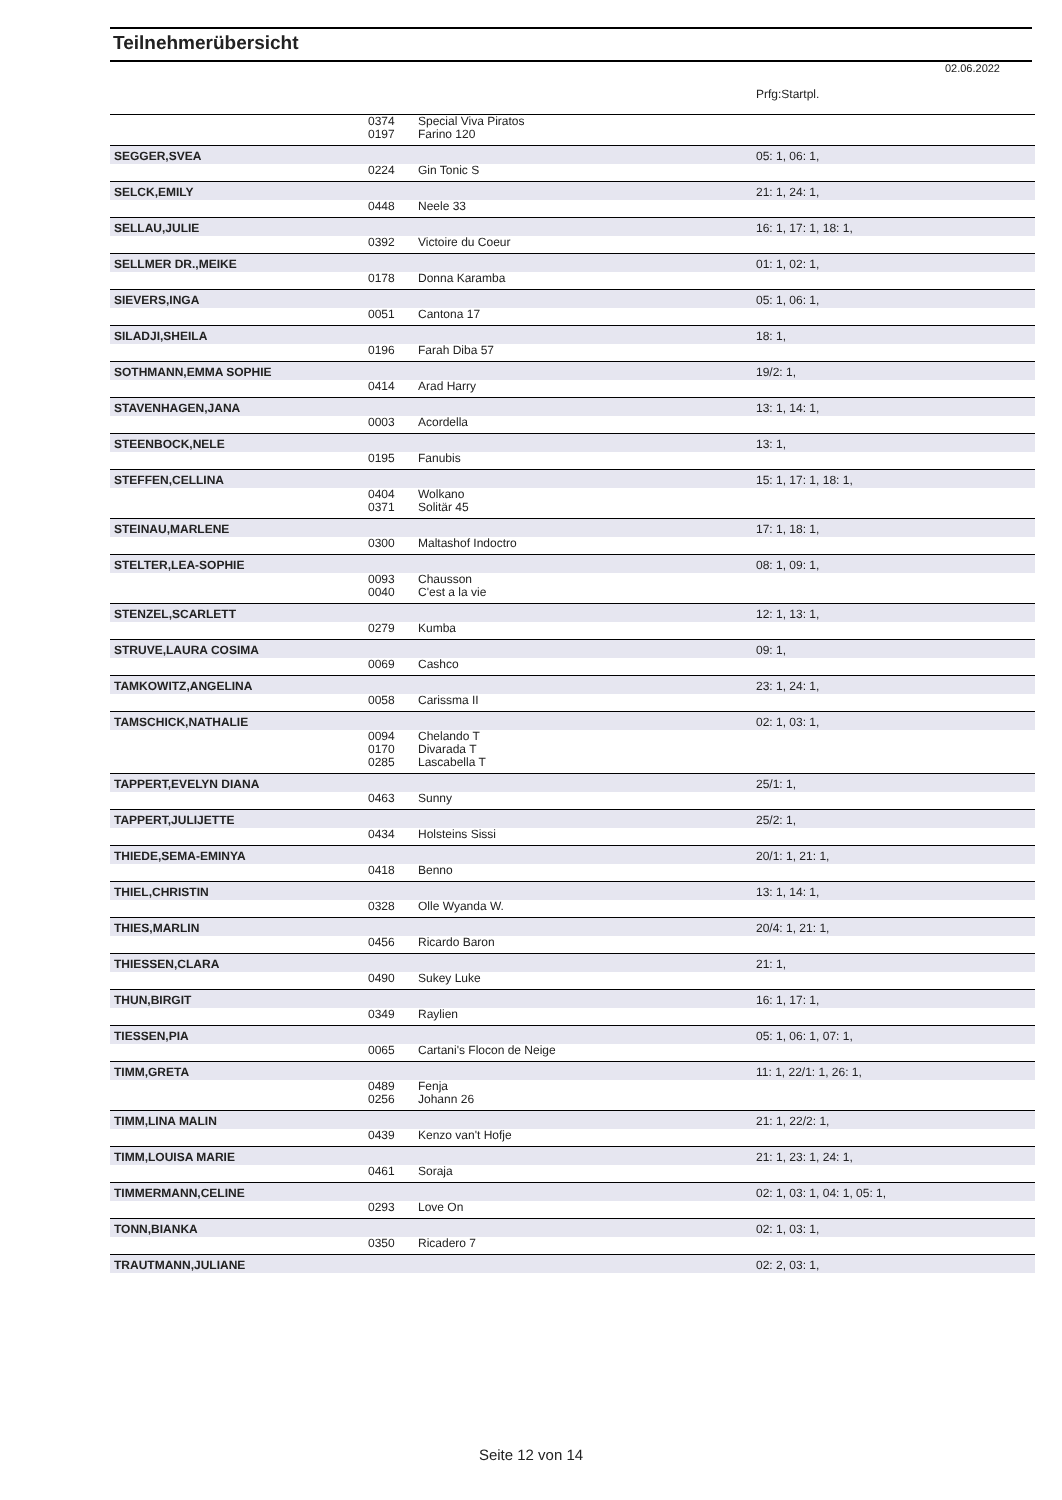Teilnehmerübersicht
02.06.2022
| | | | Prfg:Startpl. |
| | 0374 | Special Viva Piratos | |
| | 0197 | Farino 120 | |
| SEGGER,SVEA | | | 05: 1, 06: 1, |
| | 0224 | Gin Tonic S | |
| SELCK,EMILY | | | 21: 1, 24: 1, |
| | 0448 | Neele 33 | |
| SELLAU,JULIE | | | 16: 1, 17: 1, 18: 1, |
| | 0392 | Victoire du Coeur | |
| SELLMER DR.,MEIKE | | | 01: 1, 02: 1, |
| | 0178 | Donna Karamba | |
| SIEVERS,INGA | | | 05: 1, 06: 1, |
| | 0051 | Cantona 17 | |
| SILADJI,SHEILA | | | 18: 1, |
| | 0196 | Farah Diba 57 | |
| SOTHMANN,EMMA SOPHIE | | | 19/2: 1, |
| | 0414 | Arad Harry | |
| STAVENHAGEN,JANA | | | 13: 1, 14: 1, |
| | 0003 | Acordella | |
| STEENBOCK,NELE | | | 13: 1, |
| | 0195 | Fanubis | |
| STEFFEN,CELLINA | | | 15: 1, 17: 1, 18: 1, |
| | 0404 | Wolkano | |
| | 0371 | Solitär 45 | |
| STEINAU,MARLENE | | | 17: 1, 18: 1, |
| | 0300 | Maltashof Indoctro | |
| STELTER,LEA-SOPHIE | | | 08: 1, 09: 1, |
| | 0093 | Chausson | |
| | 0040 | C'est a la vie | |
| STENZEL,SCARLETT | | | 12: 1, 13: 1, |
| | 0279 | Kumba | |
| STRUVE,LAURA COSIMA | | | 09: 1, |
| | 0069 | Cashco | |
| TAMKOWITZ,ANGELINA | | | 23: 1, 24: 1, |
| | 0058 | Carissma II | |
| TAMSCHICK,NATHALIE | | | 02: 1, 03: 1, |
| | 0094 | Chelando T | |
| | 0170 | Divarada T | |
| | 0285 | Lascabella T | |
| TAPPERT,EVELYN DIANA | | | 25/1: 1, |
| | 0463 | Sunny | |
| TAPPERT,JULIJETTE | | | 25/2: 1, |
| | 0434 | Holsteins Sissi | |
| THIEDE,SEMA-EMINYA | | | 20/1: 1, 21: 1, |
| | 0418 | Benno | |
| THIEL,CHRISTIN | | | 13: 1, 14: 1, |
| | 0328 | Olle Wyanda W. | |
| THIES,MARLIN | | | 20/4: 1, 21: 1, |
| | 0456 | Ricardo Baron | |
| THIESSEN,CLARA | | | 21: 1, |
| | 0490 | Sukey Luke | |
| THUN,BIRGIT | | | 16: 1, 17: 1, |
| | 0349 | Raylien | |
| TIESSEN,PIA | | | 05: 1, 06: 1, 07: 1, |
| | 0065 | Cartani's Flocon de Neige | |
| TIMM,GRETA | | | 11: 1, 22/1: 1, 26: 1, |
| | 0489 | Fenja | |
| | 0256 | Johann 26 | |
| TIMM,LINA MALIN | | | 21: 1, 22/2: 1, |
| | 0439 | Kenzo van't Hofje | |
| TIMM,LOUISA MARIE | | | 21: 1, 23: 1, 24: 1, |
| | 0461 | Soraja | |
| TIMMERMANN,CELINE | | | 02: 1, 03: 1, 04: 1, 05: 1, |
| | 0293 | Love On | |
| TONN,BIANKA | | | 02: 1, 03: 1, |
| | 0350 | Ricadero 7 | |
| TRAUTMANN,JULIANE | | | 02: 2, 03: 1, |
Seite 12 von 14